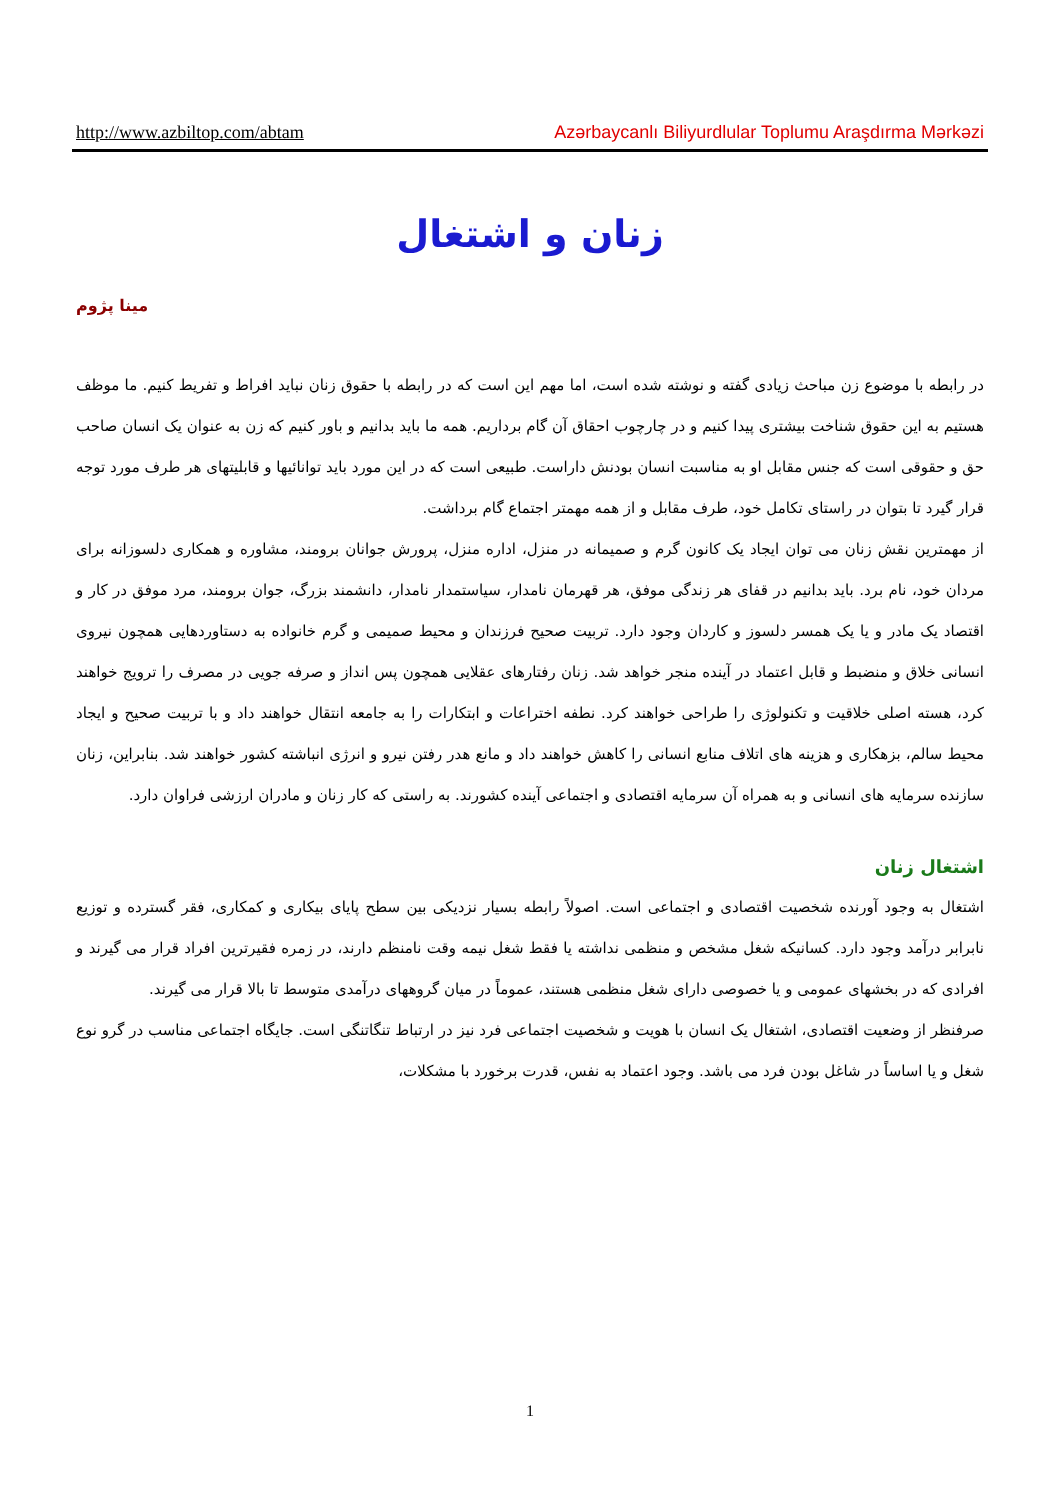http://www.azbiltop.com/abtam Azərbaycanlı Biliyurdlular Toplumu Araşdırma Mərkəzi
زنان و اشتغال
مینا پژوم
در رابطه با موضوع زن مباحث زیادی گفته و نوشته شده است، اما مهم این است که در رابطه با حقوق زنان نباید افراط و تفریط کنیم. ما موظف هستیم به این حقوق شناخت بیشتری پیدا کنیم و در چارچوب احقاق آن گام برداریم. همه ما باید بدانیم و باور کنیم که زن به عنوان یک انسان صاحب حق و حقوقی است که جنس مقابل او به مناسبت انسان بودنش داراست. طبیعی است که در این مورد باید توانائیها و قابلیتهای هر طرف مورد توجه قرار گیرد تا بتوان در راستای تکامل خود، طرف مقابل و از همه مهمتر اجتماع گام برداشت.
از مهمترین نقش زنان می توان ایجاد یک کانون گرم و صمیمانه در منزل، اداره منزل، پرورش جوانان برومند، مشاوره و همکاری دلسوزانه برای مردان خود، نام برد. باید بدانیم در قفای هر زندگی موفق، هر قهرمان نامدار، سیاستمدار نامدار، دانشمند بزرگ، جوان برومند، مرد موفق در کار و اقتصاد یک مادر و یا یک همسر دلسوز و کاردان وجود دارد. تربیت صحیح فرزندان و محیط صمیمی و گرم خانواده به دستاوردهایی همچون نیروی انسانی خلاق و منضبط و قابل اعتماد در آینده منجر خواهد شد. زنان رفتارهای عقلایی همچون پس انداز و صرفه جویی در مصرف را ترویج خواهند کرد، هسته اصلی خلاقیت و تکنولوژی را طراحی خواهند کرد. نطفه اختراعات و ابتکارات را به جامعه انتقال خواهند داد و با تربیت صحیح و ایجاد محیط سالم، بزهکاری و هزینه های اتلاف منابع انسانی را کاهش خواهند داد و مانع هدر رفتن نیرو و انرژی انباشته کشور خواهند شد. بنابراین، زنان سازنده سرمایه های انسانی و به همراه آن سرمایه اقتصادی و اجتماعی آینده کشورند. به راستی که کار زنان و مادران ارزشی فراوان دارد.
اشتغال زنان
اشتغال به وجود آورنده شخصیت اقتصادی و اجتماعی است. اصولاً رابطه بسیار نزدیکی بین سطح پایای بیکاری و کمکاری، فقر گسترده و توزیع نابرابر درآمد وجود دارد. کسانیکه شغل مشخص و منظمی نداشته یا فقط شغل نیمه وقت نامنظم دارند، در زمره فقیرترین افراد قرار می گیرند و افرادی که در بخشهای عمومی و یا خصوصی دارای شغل منظمی هستند، عموماً در میان گروههای درآمدی متوسط تا بالا قرار می گیرند.
صرفنظر از وضعیت اقتصادی، اشتغال یک انسان با هویت و شخصیت اجتماعی فرد نیز در ارتباط تنگاتنگی است. جایگاه اجتماعی مناسب در گرو نوع شغل و یا اساساً در شاغل بودن فرد می باشد. وجود اعتماد به نفس، قدرت برخورد با مشکلات،
1